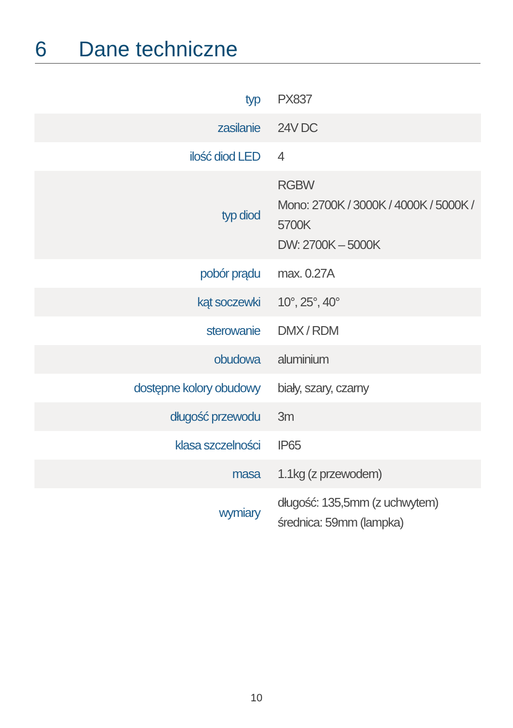6 Dane techniczne
| typ | PX837 |
| zasilanie | 24V DC |
| ilość diod LED | 4 |
| typ diod | RGBW Mono: 2700K / 3000K / 4000K / 5000K / 5700K DW: 2700K – 5000K |
| pobór prądu | max. 0.27A |
| kąt soczewki | 10°, 25°, 40° |
| sterowanie | DMX / RDM |
| obudowa | aluminium |
| dostępne kolory obudowy | biały, szary, czarny |
| długość przewodu | 3m |
| klasa szczelności | IP65 |
| masa | 1.1kg (z przewodem) |
| wymiary | długość: 135,5mm (z uchwytem) średnica: 59mm (lampka) |
10